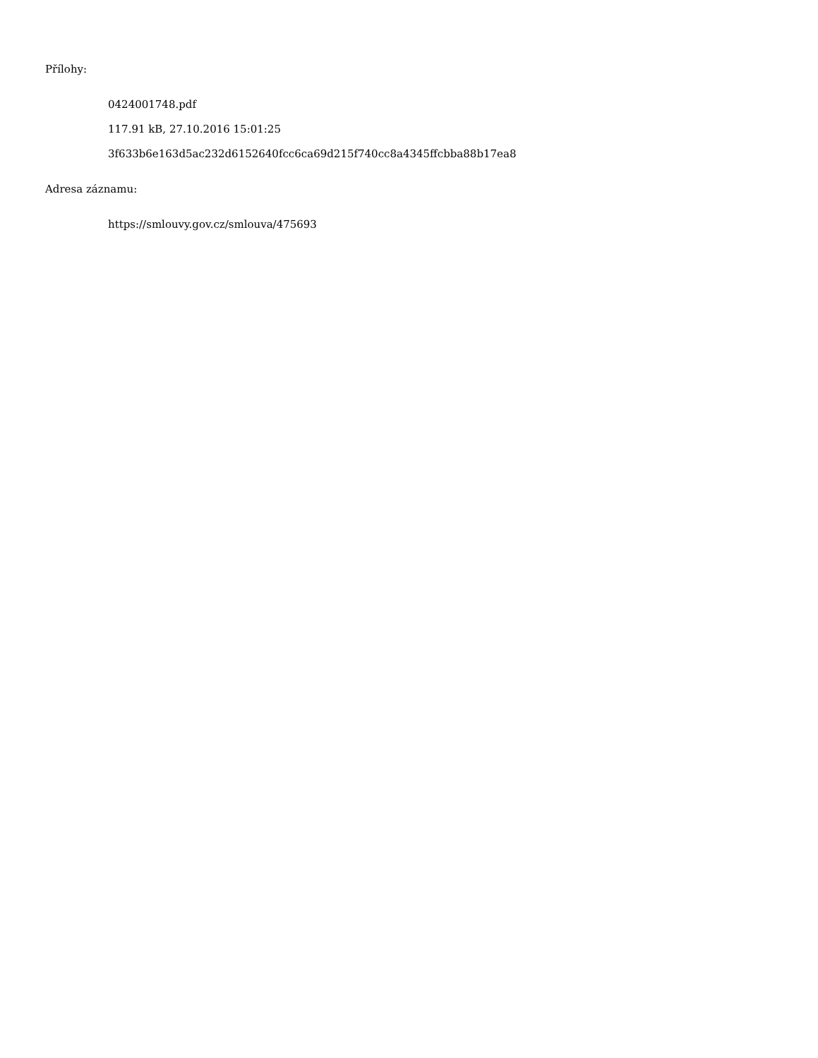Přílohy:
0424001748.pdf
117.91 kB, 27.10.2016 15:01:25
3f633b6e163d5ac232d6152640fcc6ca69d215f740cc8a4345ffcbba88b17ea8
Adresa záznamu:
https://smlouvy.gov.cz/smlouva/475693